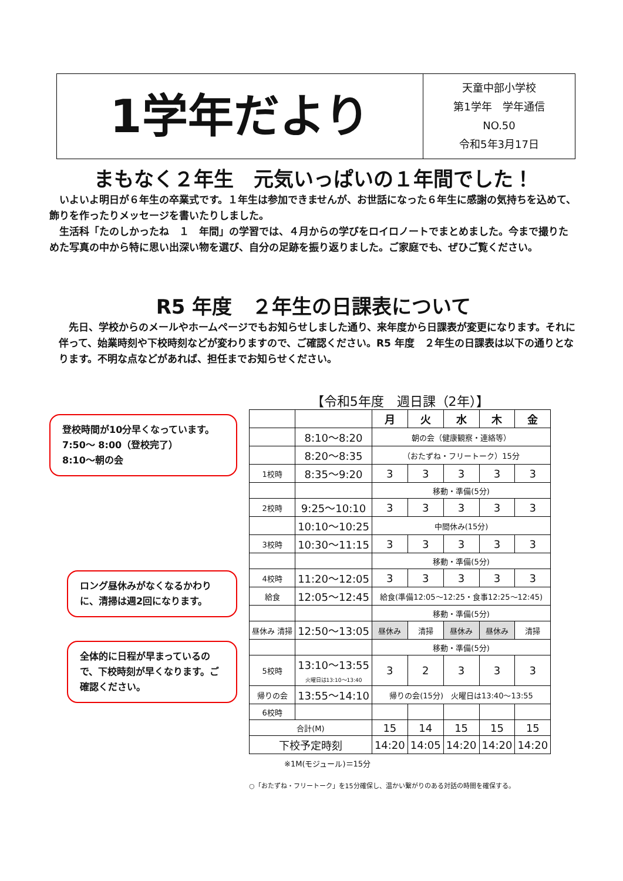1学年だより
天童中部小学校
第1学年　学年通信
NO.50
令和5年3月17日
まもなく２年生　元気いっぱいの１年間でした！
　いよいよ明日が６年生の卒業式です。１年生は参加できませんが、お世話になった６年生に感謝の気持ちを込めて、飾りを作ったりメッセージを書いたりしました。
　生活科「たのしかったね　１　年間」の学習では、４月からの学びをロイロノートでまとめました。今まで撮りためた写真の中から特に思い出深い物を選び、自分の足跡を振り返りました。ご家庭でも、ぜひご覧ください。
R5 年度　２年生の日課表について
　先日、学校からのメールやホームページでもお知らせしました通り、来年度から日課表が変更になります。それに伴って、始業時刻や下校時刻などが変わりますので、ご確認ください。R5 年度　２年生の日課表は以下の通りとなります。不明な点などがあれば、担任までお知らせください。
登校時間が10分早くなっています。
7:50～ 8:00（登校完了）
8:10～朝の会
ロング昼休みがなくなるかわりに、清掃は週2回になります。
全体的に日程が早まっているので、下校時刻が早くなります。ご確認ください。
【令和5年度　週日課（2年）】
| | | 月 | 火 | 水 | 木 | 金 |
| --- | --- | --- | --- | --- | --- | --- |
| | 8:10～8:20 | 朝の会（健康観察・連絡等） | | | | |
| | 8:20～8:35 | （おたずね・フリートーク）15分 | | | | |
| 1校時 | 8:35～9:20 | 3 | 3 | 3 | 3 | 3 |
| | | 移動・準備(5分) | | | | |
| 2校時 | 9:25～10:10 | 3 | 3 | 3 | 3 | 3 |
| | 10:10～10:25 | 中間休み(15分) | | | | |
| 3校時 | 10:30～11:15 | 3 | 3 | 3 | 3 | 3 |
| | | 移動・準備(5分) | | | | |
| 4校時 | 11:20～12:05 | 3 | 3 | 3 | 3 | 3 |
| 給食 | 12:05～12:45 | 給食(準備12:05～12:25・食事12:25～12:45) | | | | |
| | | 移動・準備(5分) | | | | |
| 昼休み 清掃 | 12:50～13:05 | 昼休み | 清掃 | 昼休み | 昼休み | 清掃 |
| | | 移動・準備(5分) | | | | |
| 5校時 | 13:10～13:55 火曜日は13:10～13:40 | 3 | 2 | 3 | 3 | 3 |
| 帰りの会 | 13:55～14:10 | 帰りの会(15分) 火曜日は13:40～13:55 | | | | |
| 6校時 | | | | | | |
| 合計(M) | | 15 | 14 | 15 | 15 | 15 |
| 下校予定時刻 | | 14:20 | 14:05 | 14:20 | 14:20 | 14:20 |
※1M(モジュール)＝15分
○「おたずね・フリートーク」を15分確保し、温かい繋がりのある対話の時間を確保する。